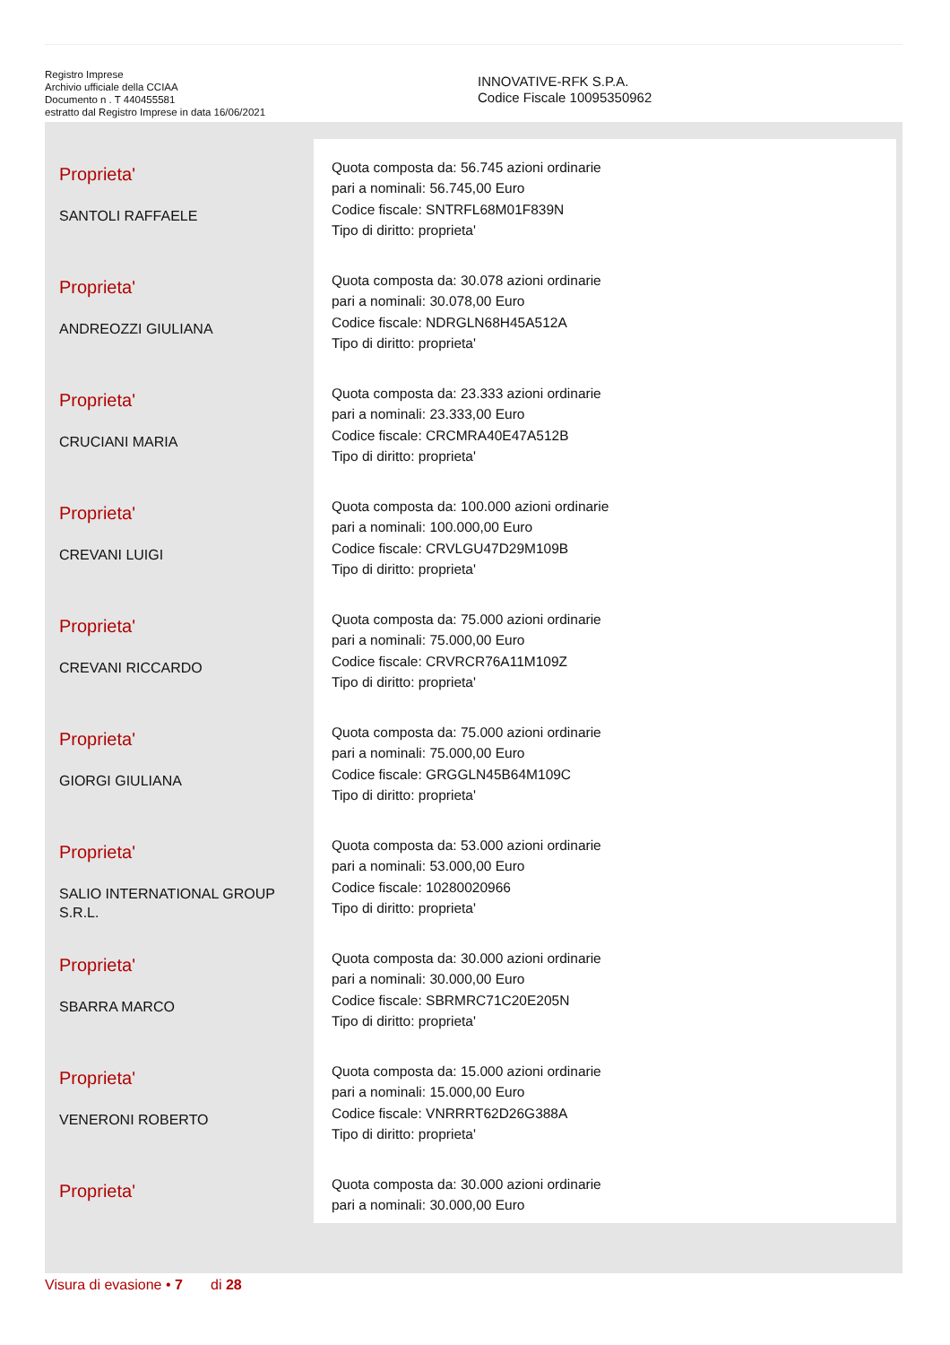Registro Imprese
Archivio ufficiale della CCIAA
Documento n . T 440455581
estratto dal Registro Imprese in data 16/06/2021
INNOVATIVE-RFK S.P.A.
Codice Fiscale 10095350962
| Proprieta' SANTOLI RAFFAELE | Quota composta da: 56.745 azioni ordinarie pari a nominali: 56.745,00 Euro Codice fiscale: SNTRFL68M01F839N Tipo di diritto: proprieta' |
| Proprieta' ANDREOZZI GIULIANA | Quota composta da: 30.078 azioni ordinarie pari a nominali: 30.078,00 Euro Codice fiscale: NDRGLN68H45A512A Tipo di diritto: proprieta' |
| Proprieta' CRUCIANI MARIA | Quota composta da: 23.333 azioni ordinarie pari a nominali: 23.333,00 Euro Codice fiscale: CRCMRA40E47A512B Tipo di diritto: proprieta' |
| Proprieta' CREVANI LUIGI | Quota composta da: 100.000 azioni ordinarie pari a nominali: 100.000,00 Euro Codice fiscale: CRVLGU47D29M109B Tipo di diritto: proprieta' |
| Proprieta' CREVANI RICCARDO | Quota composta da: 75.000 azioni ordinarie pari a nominali: 75.000,00 Euro Codice fiscale: CRVRCR76A11M109Z Tipo di diritto: proprieta' |
| Proprieta' GIORGI GIULIANA | Quota composta da: 75.000 azioni ordinarie pari a nominali: 75.000,00 Euro Codice fiscale: GRGGLN45B64M109C Tipo di diritto: proprieta' |
| Proprieta' SALIO INTERNATIONAL GROUP S.R.L. | Quota composta da: 53.000 azioni ordinarie pari a nominali: 53.000,00 Euro Codice fiscale: 10280020966 Tipo di diritto: proprieta' |
| Proprieta' SBARRA MARCO | Quota composta da: 30.000 azioni ordinarie pari a nominali: 30.000,00 Euro Codice fiscale: SBRMRC71C20E205N Tipo di diritto: proprieta' |
| Proprieta' VENERONI ROBERTO | Quota composta da: 15.000 azioni ordinarie pari a nominali: 15.000,00 Euro Codice fiscale: VNRRRT62D26G388A Tipo di diritto: proprieta' |
| Proprieta' | Quota composta da: 30.000 azioni ordinarie pari a nominali: 30.000,00 Euro |
Visura di evasione • 7 di 28